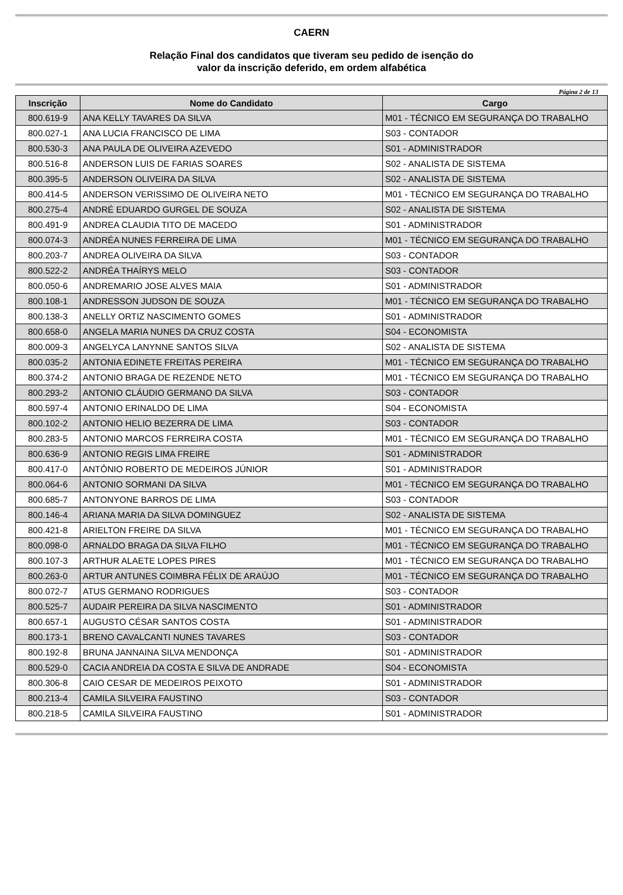CAERN
Relação Final dos candidatos que tiveram seu pedido de isenção do
valor da inscrição deferido, em ordem alfabética
Página 2 de 13
| Inscrição | Nome do Candidato | Cargo |
| --- | --- | --- |
| 800.619-9 | ANA KELLY TAVARES DA SILVA | M01 - TÉCNICO EM SEGURANÇA DO TRABALHO |
| 800.027-1 | ANA LUCIA FRANCISCO DE LIMA | S03 - CONTADOR |
| 800.530-3 | ANA PAULA DE OLIVEIRA AZEVEDO | S01 - ADMINISTRADOR |
| 800.516-8 | ANDERSON LUIS DE FARIAS SOARES | S02 - ANALISTA DE SISTEMA |
| 800.395-5 | ANDERSON OLIVEIRA DA SILVA | S02 - ANALISTA DE SISTEMA |
| 800.414-5 | ANDERSON VERISSIMO DE OLIVEIRA NETO | M01 - TÉCNICO EM SEGURANÇA DO TRABALHO |
| 800.275-4 | ANDRÉ EDUARDO GURGEL DE SOUZA | S02 - ANALISTA DE SISTEMA |
| 800.491-9 | ANDREA CLAUDIA TITO DE MACEDO | S01 - ADMINISTRADOR |
| 800.074-3 | ANDRÉA NUNES FERREIRA DE LIMA | M01 - TÉCNICO EM SEGURANÇA DO TRABALHO |
| 800.203-7 | ANDREA OLIVEIRA DA SILVA | S03 - CONTADOR |
| 800.522-2 | ANDRÉA THAÍRYS MELO | S03 - CONTADOR |
| 800.050-6 | ANDREMARIO JOSE ALVES MAIA | S01 - ADMINISTRADOR |
| 800.108-1 | ANDRESSON JUDSON DE SOUZA | M01 - TÉCNICO EM SEGURANÇA DO TRABALHO |
| 800.138-3 | ANELLY ORTIZ NASCIMENTO GOMES | S01 - ADMINISTRADOR |
| 800.658-0 | ANGELA MARIA NUNES DA CRUZ COSTA | S04 - ECONOMISTA |
| 800.009-3 | ANGELYCA LANYNNE SANTOS SILVA | S02 - ANALISTA DE SISTEMA |
| 800.035-2 | ANTONIA EDINETE FREITAS PEREIRA | M01 - TÉCNICO EM SEGURANÇA DO TRABALHO |
| 800.374-2 | ANTONIO BRAGA DE REZENDE NETO | M01 - TÉCNICO EM SEGURANÇA DO TRABALHO |
| 800.293-2 | ANTONIO CLÁUDIO GERMANO DA SILVA | S03 - CONTADOR |
| 800.597-4 | ANTONIO ERINALDO DE LIMA | S04 - ECONOMISTA |
| 800.102-2 | ANTONIO HELIO BEZERRA DE LIMA | S03 - CONTADOR |
| 800.283-5 | ANTONIO MARCOS FERREIRA COSTA | M01 - TÉCNICO EM SEGURANÇA DO TRABALHO |
| 800.636-9 | ANTONIO REGIS LIMA FREIRE | S01 - ADMINISTRADOR |
| 800.417-0 | ANTÔNIO ROBERTO DE MEDEIROS JÚNIOR | S01 - ADMINISTRADOR |
| 800.064-6 | ANTONIO SORMANI DA SILVA | M01 - TÉCNICO EM SEGURANÇA DO TRABALHO |
| 800.685-7 | ANTONYONE BARROS DE LIMA | S03 - CONTADOR |
| 800.146-4 | ARIANA MARIA DA SILVA DOMINGUEZ | S02 - ANALISTA DE SISTEMA |
| 800.421-8 | ARIELTON FREIRE DA SILVA | M01 - TÉCNICO EM SEGURANÇA DO TRABALHO |
| 800.098-0 | ARNALDO BRAGA DA SILVA FILHO | M01 - TÉCNICO EM SEGURANÇA DO TRABALHO |
| 800.107-3 | ARTHUR ALAETE LOPES PIRES | M01 - TÉCNICO EM SEGURANÇA DO TRABALHO |
| 800.263-0 | ARTUR ANTUNES COIMBRA FÉLIX DE ARAÚJO | M01 - TÉCNICO EM SEGURANÇA DO TRABALHO |
| 800.072-7 | ATUS GERMANO RODRIGUES | S03 - CONTADOR |
| 800.525-7 | AUDAIR PEREIRA DA SILVA NASCIMENTO | S01 - ADMINISTRADOR |
| 800.657-1 | AUGUSTO CÉSAR SANTOS COSTA | S01 - ADMINISTRADOR |
| 800.173-1 | BRENO CAVALCANTI NUNES TAVARES | S03 - CONTADOR |
| 800.192-8 | BRUNA JANNAINA SILVA MENDONÇA | S01 - ADMINISTRADOR |
| 800.529-0 | CACIA ANDREIA DA COSTA E SILVA DE ANDRADE | S04 - ECONOMISTA |
| 800.306-8 | CAIO CESAR DE MEDEIROS PEIXOTO | S01 - ADMINISTRADOR |
| 800.213-4 | CAMILA SILVEIRA FAUSTINO | S03 - CONTADOR |
| 800.218-5 | CAMILA SILVEIRA FAUSTINO | S01 - ADMINISTRADOR |